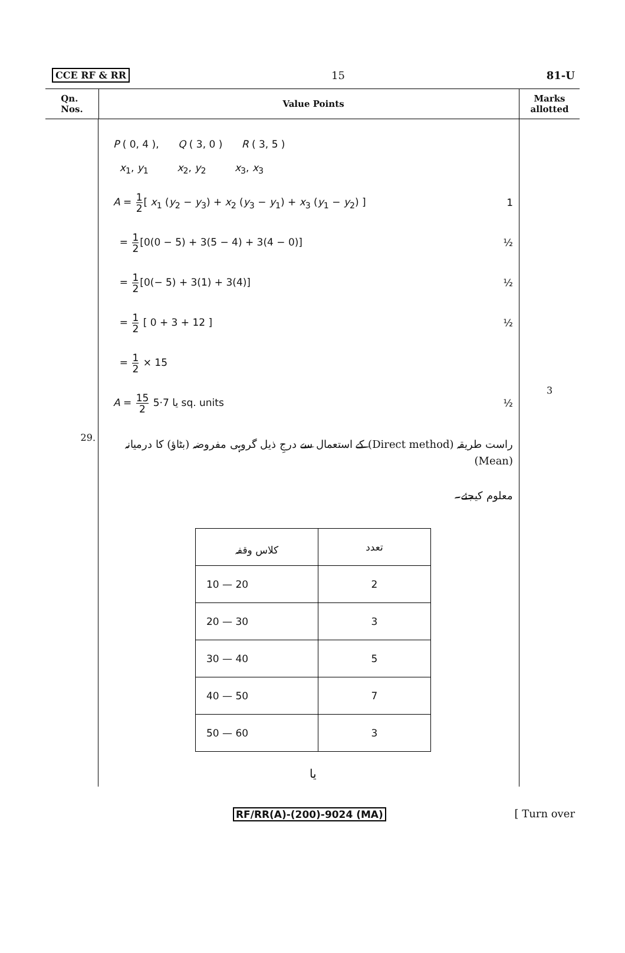CCE RF & RR 15 81-U
Qn.
Nos.
Value Points
Marks
allotted
29.
P ( 0, 4 ), Q ( 3, 0 ) R ( 3, 5 )
x<sub>1</sub>, y<sub>1</sub> x<sub>2</sub>, y<sub>2</sub> x<sub>3</sub>, x<sub>3</sub>
A = 1 2[ x<sub>1</sub> (y<sub>2</sub> − y<sub>3</sub>) + x<sub>2</sub> (y<sub>3</sub> − y<sub>1</sub>) + x<sub>3</sub> (y<sub>1</sub> − y<sub>2</sub>) ] 1
= 1 2[0(0 − 5) + 3(5 − 4) + 3(4 − 0)] ½
= 1 2[0(− 5) + 3(1) + 3(4)] ½
= 1 2 [ 0 + 3 + 12 ] ½
= 1 2 × 15
A = 15 2 یا 7·5 sq. units ½
راست طریقہ (Direct method) کے استعمال سے درجِ ذیل گروہی مفروضہ (بٹاؤ) کا درمیانہ (Mean)
معلوم کیجئے۔
| کلاس وقفہ | تعدد |
| --- | --- |
| 10 — 20 | 2 |
| 20 — 30 | 3 |
| 30 — 40 | 5 |
| 40 — 50 | 7 |
| 50 — 60 | 3 |
یا
3
RF/RR(A)-(200)-9024 (MA) [ Turn over